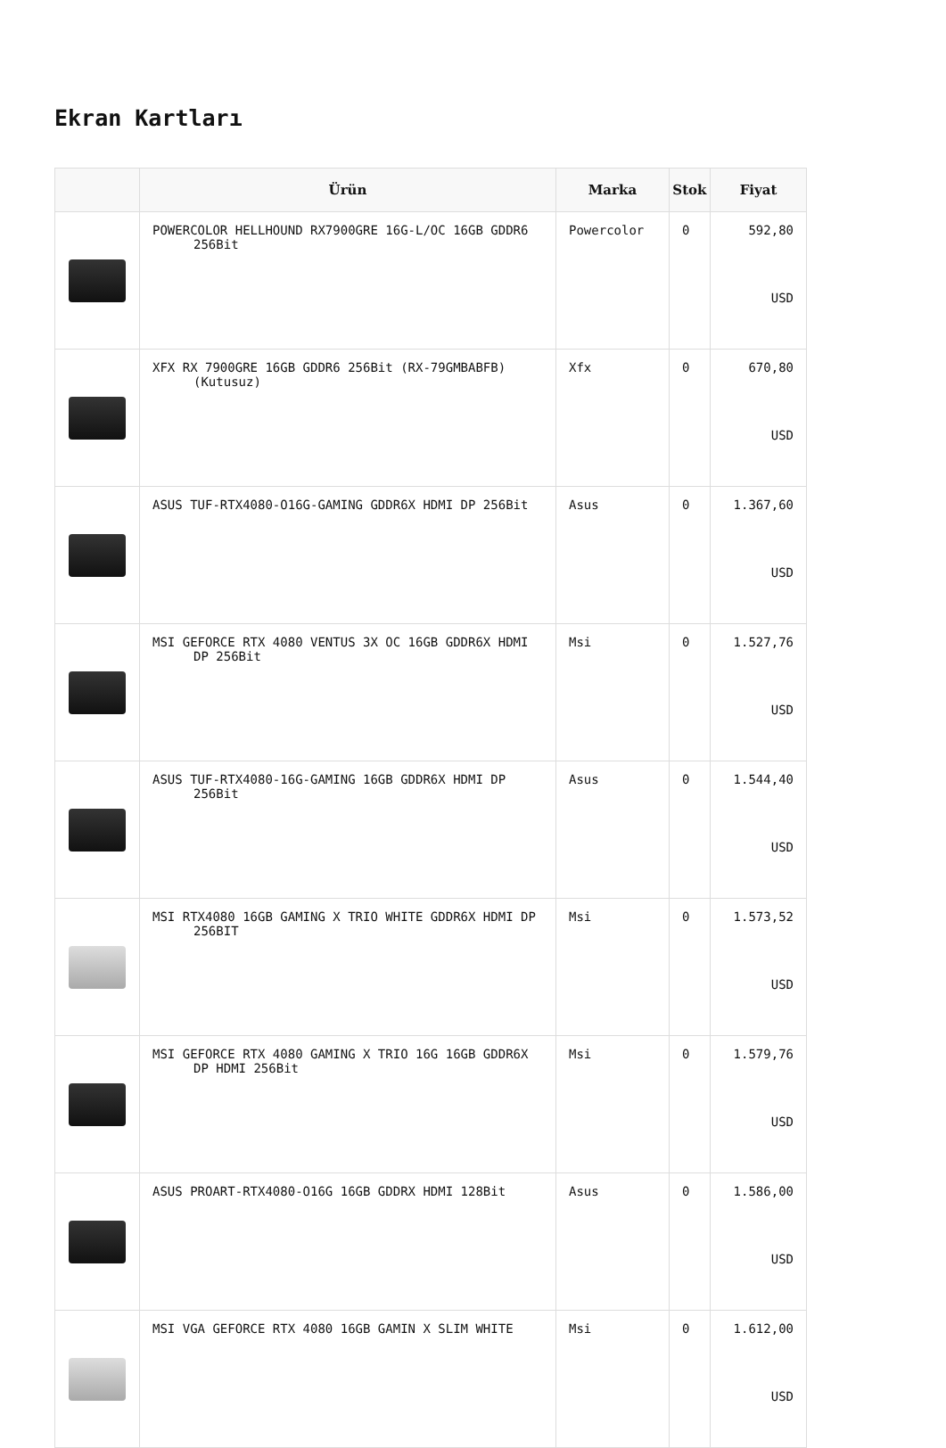Ekran Kartları
| | Ürün | Marka | Stok | Fiyat |
| --- | --- | --- | --- | --- |
| | POWERCOLOR HELLHOUND RX7900GRE 16G-L/OC 16GB GDDR6 256Bit | Powercolor | 0 | 592,80 USD |
| | XFX RX 7900GRE 16GB GDDR6 256Bit (RX-79GMBABFB) (Kutusuz) | Xfx | 0 | 670,80 USD |
| | ASUS TUF-RTX4080-O16G-GAMING GDDR6X HDMI DP 256Bit | Asus | 0 | 1.367,60 USD |
| | MSI GEFORCE RTX 4080 VENTUS 3X OC 16GB GDDR6X HDMI DP 256Bit | Msi | 0 | 1.527,76 USD |
| | ASUS TUF-RTX4080-16G-GAMING 16GB GDDR6X HDMI DP 256Bit | Asus | 0 | 1.544,40 USD |
| | MSI RTX4080 16GB GAMING X TRIO WHITE GDDR6X HDMI DP 256BIT | Msi | 0 | 1.573,52 USD |
| | MSI GEFORCE RTX 4080 GAMING X TRIO 16G 16GB GDDR6X DP HDMI 256Bit | Msi | 0 | 1.579,76 USD |
| | ASUS PROART-RTX4080-O16G 16GB GDDRX HDMI 128Bit | Asus | 0 | 1.586,00 USD |
| | MSI VGA GEFORCE RTX 4080 16GB GAMIN X SLIM WHITE | Msi | 0 | 1.612,00 USD |